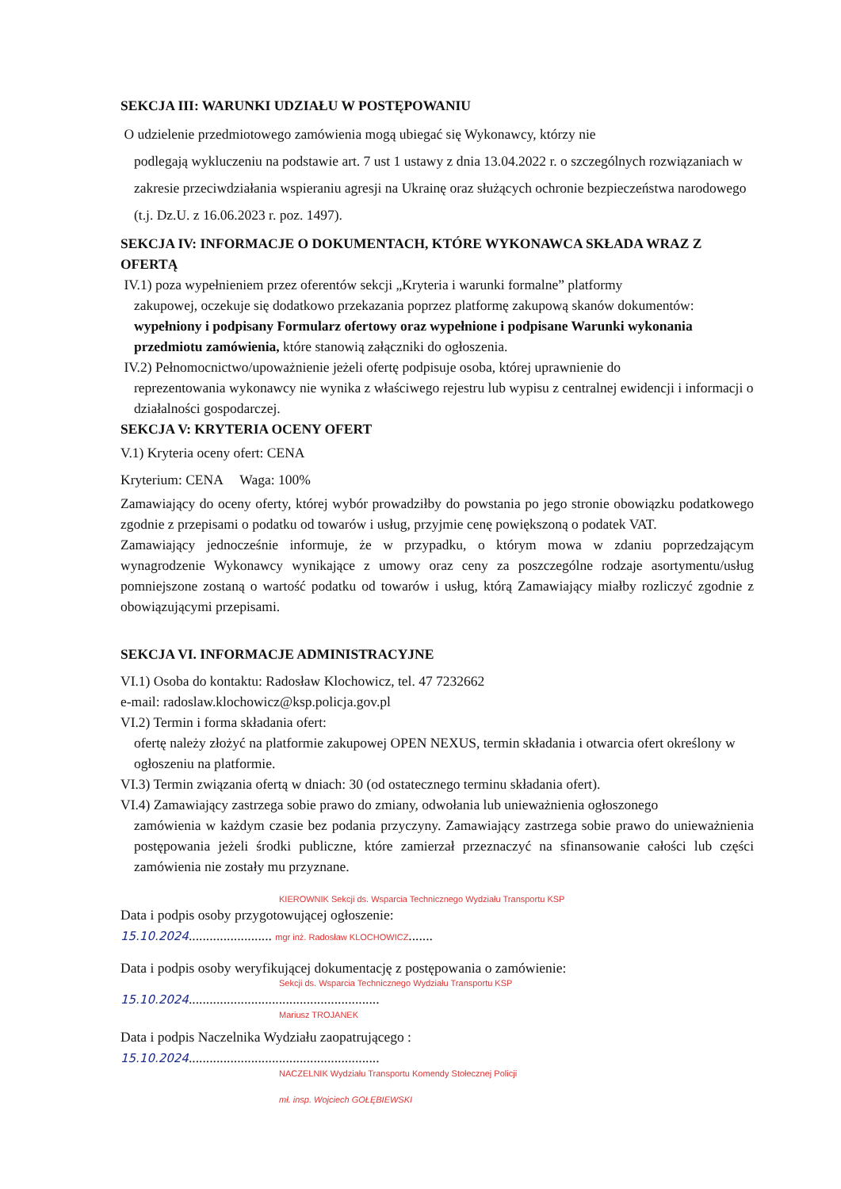SEKCJA III: WARUNKI UDZIAŁU W POSTĘPOWANIU
O udzielenie przedmiotowego zamówienia mogą ubiegać się Wykonawcy, którzy nie
podlegają wykluczeniu na podstawie art. 7 ust 1 ustawy z dnia 13.04.2022 r. o szczególnych rozwiązaniach w zakresie przeciwdziałania wspieraniu agresji na Ukrainę oraz służących ochronie bezpieczeństwa narodowego (t.j. Dz.U. z 16.06.2023 r. poz. 1497).
SEKCJA IV: INFORMACJE O DOKUMENTACH, KTÓRE WYKONAWCA SKŁADA WRAZ Z OFERTĄ
IV.1) poza wypełnieniem przez oferentów sekcji „Kryteria i warunki formalne” platformy
zakupowej, oczekuje się dodatkowo przekazania poprzez platformę zakupową skanów dokumentów: wypełniony i podpisany Formularz ofertowy oraz wypełnione i podpisane Warunki wykonania przedmiotu zamówienia, które stanowią załączniki do ogłoszenia.
IV.2) Pełnomocnictwo/upoważnienie jeżeli ofertę podpisuje osoba, której uprawnienie do
reprezentowania wykonawcy nie wynika z właściwego rejestru lub wypisu z centralnej ewidencji i informacji o działalności gospodarczej.
SEKCJA V: KRYTERIA OCENY OFERT
V.1) Kryteria oceny ofert: CENA
Kryterium: CENA Waga: 100%
Zamawiający do oceny oferty, której wybór prowadziłby do powstania po jego stronie obowiązku podatkowego zgodnie z przepisami o podatku od towarów i usług, przyjmie cenę powiększoną o podatek VAT.
Zamawiający jednocześnie informuje, że w przypadku, o którym mowa w zdaniu poprzedzającym wynagrodzenie Wykonawcy wynikające z umowy oraz ceny za poszczególne rodzaje asortymentu/usług pomniejszone zostaną o wartość podatku od towarów i usług, którą Zamawiający miałby rozliczyć zgodnie z obowiązującymi przepisami.
SEKCJA VI. INFORMACJE ADMINISTRACYJNE
VI.1) Osoba do kontaktu: Radosław Klochowicz, tel. 47 7232662
e-mail: radoslaw.klochowicz@ksp.policja.gov.pl
VI.2) Termin i forma składania ofert:
ofertę należy złożyć na platformie zakupowej OPEN NEXUS, termin składania i otwarcia ofert określony w ogłoszeniu na platformie.
VI.3) Termin związania ofertą w dniach: 30 (od ostatecznego terminu składania ofert).
VI.4) Zamawiający zastrzega sobie prawo do zmiany, odwołania lub unieważnienia ogłoszonego
zamówienia w każdym czasie bez podania przyczyny. Zamawiający zastrzega sobie prawo do unieważnienia postępowania jeżeli środki publiczne, które zamierzał przeznaczyć na sfinansowanie całości lub części zamówienia nie zostały mu przyznane.
KIEROWNIK Sekcji ds. Wsparcia Technicznego Wydziału Transportu KSP
Data i podpis osoby przygotowującej ogłoszenie:
15.10.2024........................ mgr inż. Radosław KLOCHOWICZ.......
Data i podpis osoby weryfikującej dokumentację z postępowania o zamówienie:
Sekcji ds. Wsparcia Technicznego Wydziału Transportu KSP
15.10.2024.......................................................
Mariusz TROJANEK
Data i podpis Naczelnika Wydziału zaopatrującego :
15.10.2024.......................................................
NACZELNIK Wydziału Transportu Komendy Stołecznej Policji
mł. insp. Wojciech GOŁĘBIEWSKI